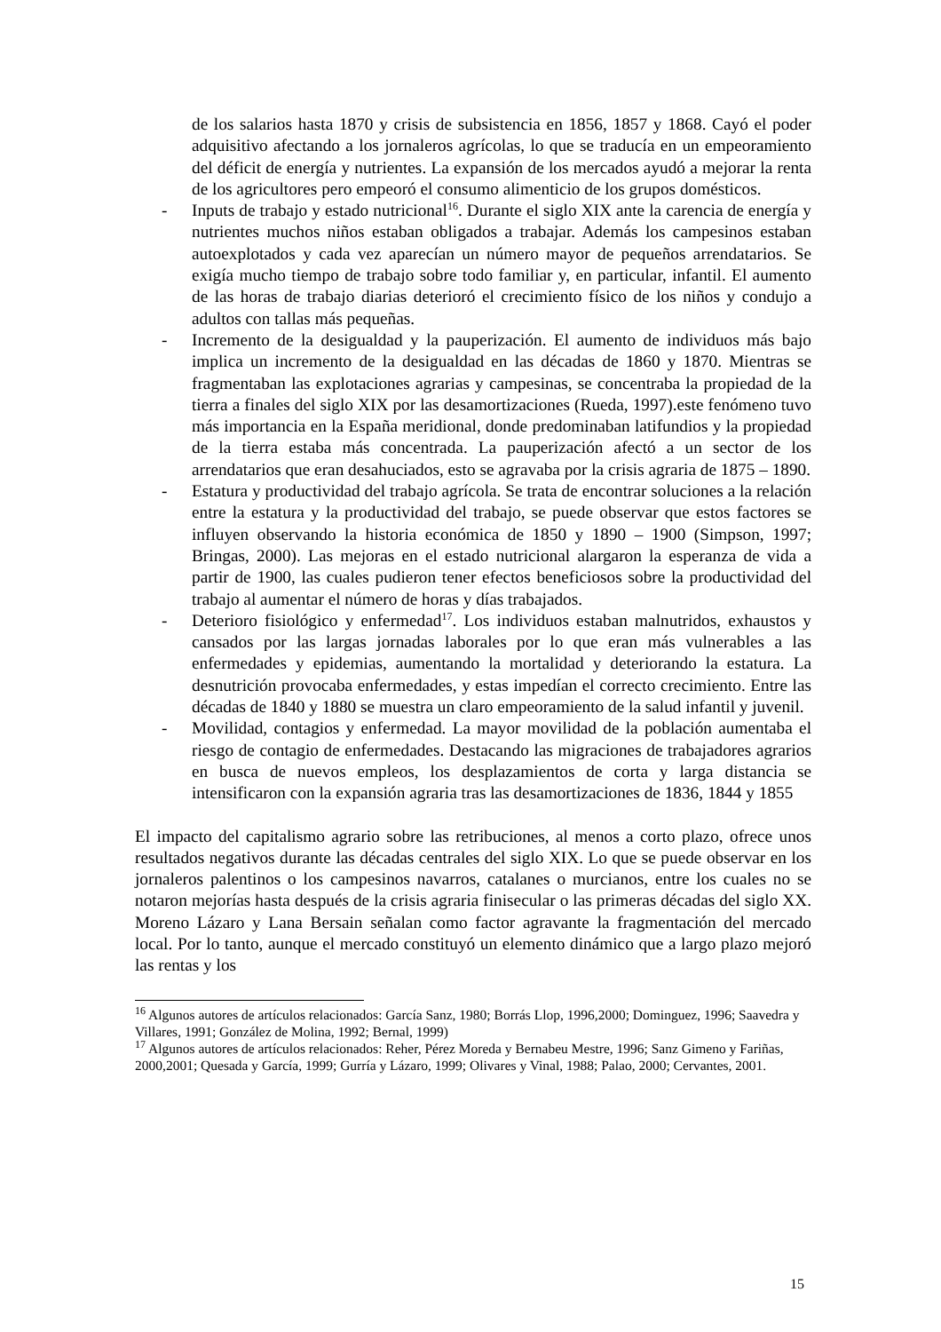de los salarios hasta 1870 y crisis de subsistencia en 1856, 1857 y 1868. Cayó el poder adquisitivo afectando a los jornaleros agrícolas, lo que se traducía en un empeoramiento del déficit de energía y nutrientes. La expansión de los mercados ayudó a mejorar la renta de los agricultores pero empeoró el consumo alimenticio de los grupos domésticos.
- Inputs de trabajo y estado nutricional<sup>16</sup>. Durante el siglo XIX ante la carencia de energía y nutrientes muchos niños estaban obligados a trabajar. Además los campesinos estaban autoexplotados y cada vez aparecían un número mayor de pequeños arrendatarios. Se exigía mucho tiempo de trabajo sobre todo familiar y, en particular, infantil. El aumento de las horas de trabajo diarias deterioró el crecimiento físico de los niños y condujo a adultos con tallas más pequeñas.
- Incremento de la desigualdad y la pauperización. El aumento de individuos más bajo implica un incremento de la desigualdad en las décadas de 1860 y 1870. Mientras se fragmentaban las explotaciones agrarias y campesinas, se concentraba la propiedad de la tierra a finales del siglo XIX por las desamortizaciones (Rueda, 1997).este fenómeno tuvo más importancia en la España meridional, donde predominaban latifundios y la propiedad de la tierra estaba más concentrada. La pauperización afectó a un sector de los arrendatarios que eran desahuciados, esto se agravaba por la crisis agraria de 1875 – 1890.
- Estatura y productividad del trabajo agrícola. Se trata de encontrar soluciones a la relación entre la estatura y la productividad del trabajo, se puede observar que estos factores se influyen observando la historia económica de 1850 y 1890 – 1900 (Simpson, 1997; Bringas, 2000). Las mejoras en el estado nutricional alargaron la esperanza de vida a partir de 1900, las cuales pudieron tener efectos beneficiosos sobre la productividad del trabajo al aumentar el número de horas y días trabajados.
- Deterioro fisiológico y enfermedad<sup>17</sup>. Los individuos estaban malnutridos, exhaustos y cansados por las largas jornadas laborales por lo que eran más vulnerables a las enfermedades y epidemias, aumentando la mortalidad y deteriorando la estatura. La desnutrición provocaba enfermedades, y estas impedían el correcto crecimiento. Entre las décadas de 1840 y 1880 se muestra un claro empeoramiento de la salud infantil y juvenil.
- Movilidad, contagios y enfermedad. La mayor movilidad de la población aumentaba el riesgo de contagio de enfermedades. Destacando las migraciones de trabajadores agrarios en busca de nuevos empleos, los desplazamientos de corta y larga distancia se intensificaron con la expansión agraria tras las desamortizaciones de 1836, 1844 y 1855
El impacto del capitalismo agrario sobre las retribuciones, al menos a corto plazo, ofrece unos resultados negativos durante las décadas centrales del siglo XIX. Lo que se puede observar en los jornaleros palentinos o los campesinos navarros, catalanes o murcianos, entre los cuales no se notaron mejorías hasta después de la crisis agraria finisecular o las primeras décadas del siglo XX. Moreno Lázaro y Lana Bersain señalan como factor agravante la fragmentación del mercado local. Por lo tanto, aunque el mercado constituyó un elemento dinámico que a largo plazo mejoró las rentas y los
<sup>16</sup> Algunos autores de artículos relacionados: García Sanz, 1980; Borrás Llop, 1996,2000; Dominguez, 1996; Saavedra y Villares, 1991; González de Molina, 1992; Bernal, 1999)
<sup>17</sup> Algunos autores de artículos relacionados: Reher, Pérez Moreda y Bernabeu Mestre, 1996; Sanz Gimeno y Fariñas, 2000,2001; Quesada y García, 1999; Gurría y Lázaro, 1999; Olivares y Vinal, 1988; Palao, 2000; Cervantes, 2001.
15